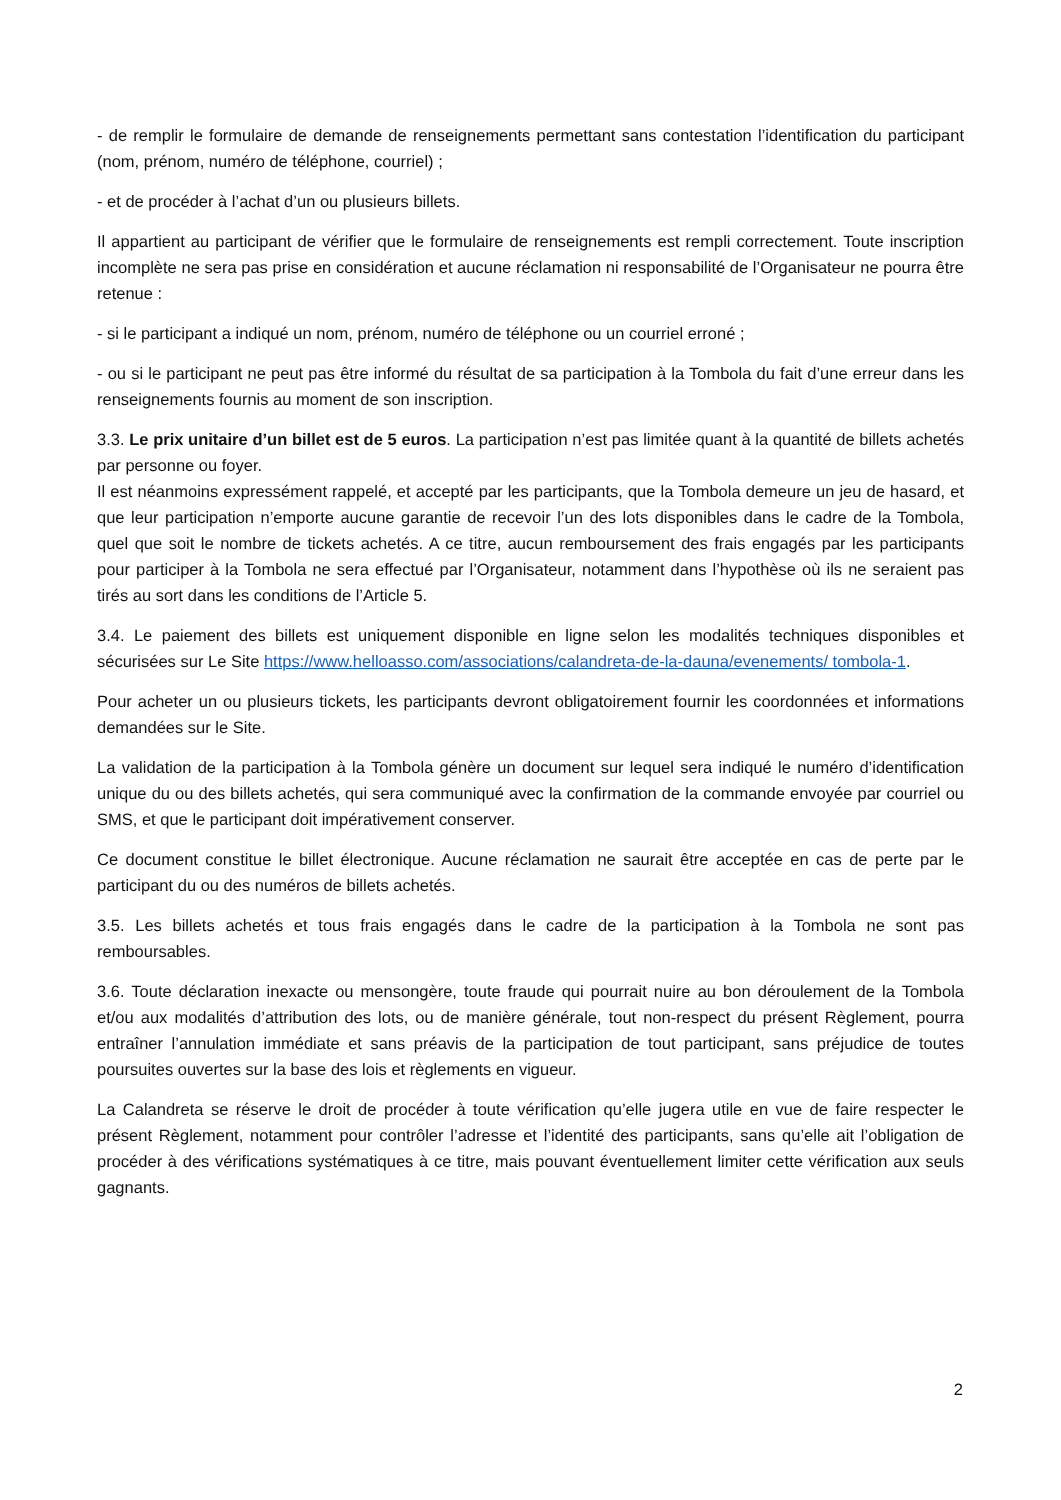- de remplir le formulaire de demande de renseignements permettant sans contestation l’identification du participant (nom, prénom, numéro de téléphone, courriel) ;
- et de procéder à l’achat d’un ou plusieurs billets.
Il appartient au participant de vérifier que le formulaire de renseignements est rempli correctement. Toute inscription incomplète ne sera pas prise en considération et aucune réclamation ni responsabilité de l’Organisateur ne pourra être retenue :
- si le participant a indiqué un nom, prénom, numéro de téléphone ou un courriel erroné ;
- ou si le participant ne peut pas être informé du résultat de sa participation à la Tombola du fait d’une erreur dans les renseignements fournis au moment de son inscription.
3.3. Le prix unitaire d’un billet est de 5 euros. La participation n’est pas limitée quant à la quantité de billets achetés par personne ou foyer.
Il est néanmoins expressément rappelé, et accepté par les participants, que la Tombola demeure un jeu de hasard, et que leur participation n’emporte aucune garantie de recevoir l’un des lots disponibles dans le cadre de la Tombola, quel que soit le nombre de tickets achetés. A ce titre, aucun remboursement des frais engagés par les participants pour participer à la Tombola ne sera effectué par l’Organisateur, notamment dans l’hypothèse où ils ne seraient pas tirés au sort dans les conditions de l’Article 5.
3.4. Le paiement des billets est uniquement disponible en ligne selon les modalités techniques disponibles et sécurisées sur Le Site https://www.helloasso.com/associations/calandreta-de-la-dauna/evenements/ tombola-1.
Pour acheter un ou plusieurs tickets, les participants devront obligatoirement fournir les coordonnées et informations demandées sur le Site.
La validation de la participation à la Tombola génère un document sur lequel sera indiqué le numéro d’identification unique du ou des billets achetés, qui sera communiqué avec la confirmation de la commande envoyée par courriel ou SMS, et que le participant doit impérativement conserver.
Ce document constitue le billet électronique. Aucune réclamation ne saurait être acceptée en cas de perte par le participant du ou des numéros de billets achetés.
3.5. Les billets achetés et tous frais engagés dans le cadre de la participation à la Tombola ne sont pas remboursables.
3.6. Toute déclaration inexacte ou mensongère, toute fraude qui pourrait nuire au bon déroulement de la Tombola et/ou aux modalités d’attribution des lots, ou de manière générale, tout non-respect du présent Règlement, pourra entraîner l’annulation immédiate et sans préavis de la participation de tout participant, sans préjudice de toutes poursuites ouvertes sur la base des lois et règlements en vigueur.
La Calandreta se réserve le droit de procéder à toute vérification qu’elle jugera utile en vue de faire respecter le présent Règlement, notamment pour contrôler l’adresse et l’identité des participants, sans qu’elle ait l’obligation de procéder à des vérifications systématiques à ce titre, mais pouvant éventuellement limiter cette vérification aux seuls gagnants.
2